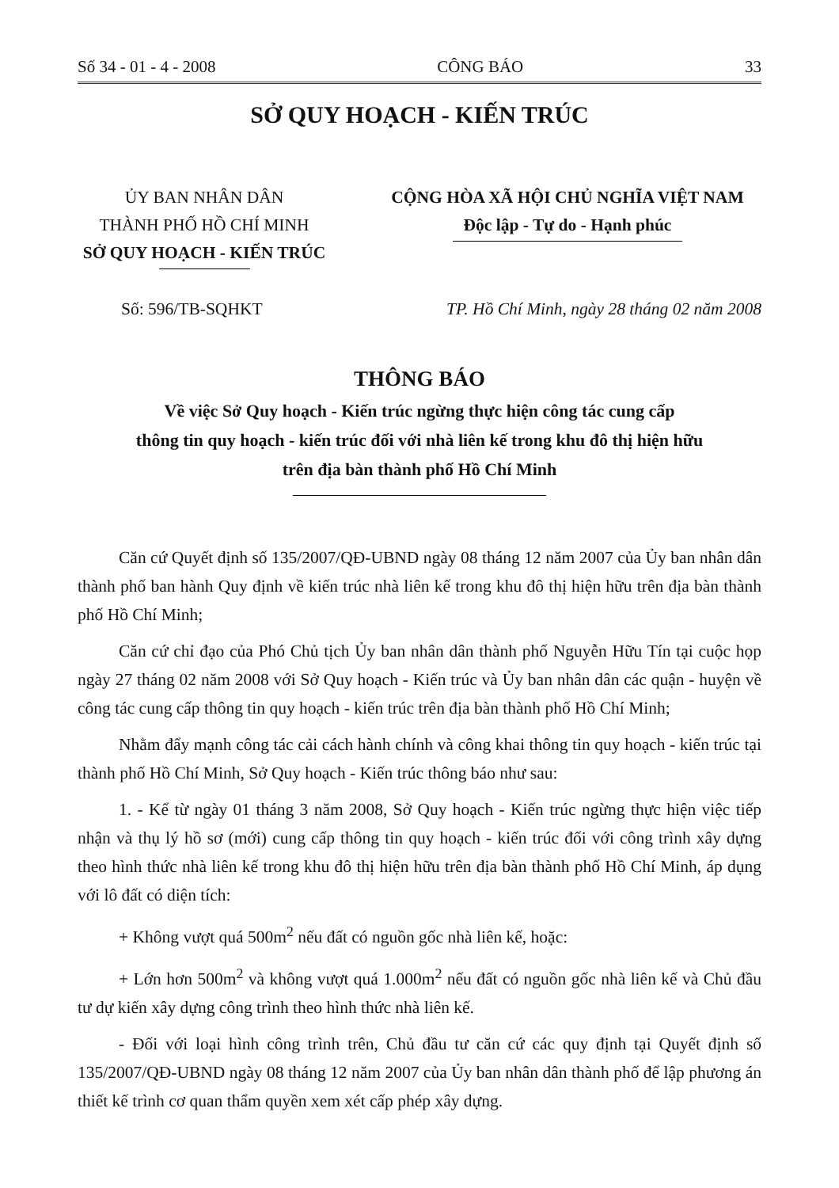Số 34 - 01 - 4 - 2008 CÔNG BÁO 33
SỞ QUY HOẠCH - KIẾN TRÚC
ỦY BAN NHÂN DÂN
THÀNH PHỐ HỒ CHÍ MINH
SỞ QUY HOẠCH - KIẾN TRÚC
CỘNG HÒA XÃ HỘI CHỦ NGHĨA VIỆT NAM
Độc lập - Tự do - Hạnh phúc
Số: 596/TB-SQHKT TP. Hồ Chí Minh, ngày 28 tháng 02 năm 2008
THÔNG BÁO
Về việc Sở Quy hoạch - Kiến trúc ngừng thực hiện công tác cung cấp
thông tin quy hoạch - kiến trúc đối với nhà liên kế trong khu đô thị hiện hữu
trên địa bàn thành phố Hồ Chí Minh
Căn cứ Quyết định số 135/2007/QĐ-UBND ngày 08 tháng 12 năm 2007 của Ủy ban nhân dân thành phố ban hành Quy định về kiến trúc nhà liên kế trong khu đô thị hiện hữu trên địa bàn thành phố Hồ Chí Minh;
Căn cứ chỉ đạo của Phó Chủ tịch Ủy ban nhân dân thành phố Nguyễn Hữu Tín tại cuộc họp ngày 27 tháng 02 năm 2008 với Sở Quy hoạch - Kiến trúc và Ủy ban nhân dân các quận - huyện về công tác cung cấp thông tin quy hoạch - kiến trúc trên địa bàn thành phố Hồ Chí Minh;
Nhằm đẩy mạnh công tác cải cách hành chính và công khai thông tin quy hoạch - kiến trúc tại thành phố Hồ Chí Minh, Sở Quy hoạch - Kiến trúc thông báo như sau:
1. - Kể từ ngày 01 tháng 3 năm 2008, Sở Quy hoạch - Kiến trúc ngừng thực hiện việc tiếp nhận và thụ lý hồ sơ (mới) cung cấp thông tin quy hoạch - kiến trúc đối với công trình xây dựng theo hình thức nhà liên kế trong khu đô thị hiện hữu trên địa bàn thành phố Hồ Chí Minh, áp dụng với lô đất có diện tích:
+ Không vượt quá 500m<sup>2</sup> nếu đất có nguồn gốc nhà liên kế, hoặc:
+ Lớn hơn 500m<sup>2</sup> và không vượt quá 1.000m<sup>2</sup> nếu đất có nguồn gốc nhà liên kế và Chủ đầu tư dự kiến xây dựng công trình theo hình thức nhà liên kế.
- Đối với loại hình công trình trên, Chủ đầu tư căn cứ các quy định tại Quyết định số 135/2007/QĐ-UBND ngày 08 tháng 12 năm 2007 của Ủy ban nhân dân thành phố để lập phương án thiết kế trình cơ quan thẩm quyền xem xét cấp phép xây dựng.